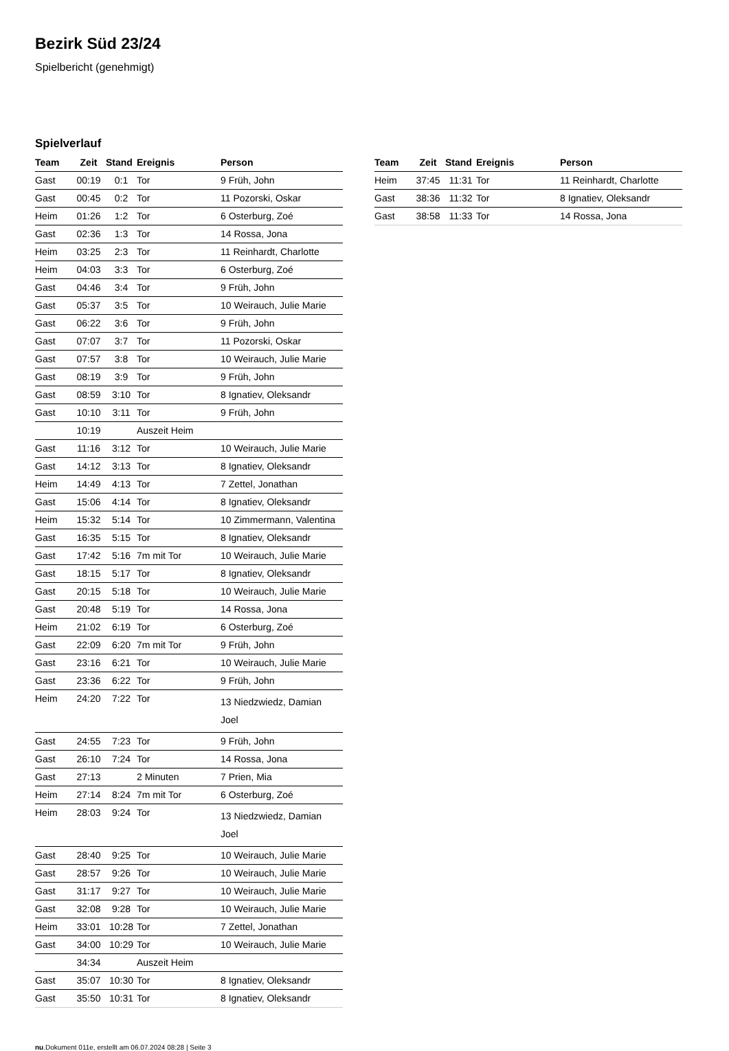Bezirk Süd 23/24
Spielbericht (genehmigt)
Spielverlauf
| Team | Zeit | Stand | Ereignis | Person |
| --- | --- | --- | --- | --- |
| Gast | 00:19 | 0:1 | Tor | 9 Früh, John |
| Gast | 00:45 | 0:2 | Tor | 11 Pozorski, Oskar |
| Heim | 01:26 | 1:2 | Tor | 6 Osterburg, Zoé |
| Gast | 02:36 | 1:3 | Tor | 14 Rossa, Jona |
| Heim | 03:25 | 2:3 | Tor | 11 Reinhardt, Charlotte |
| Heim | 04:03 | 3:3 | Tor | 6 Osterburg, Zoé |
| Gast | 04:46 | 3:4 | Tor | 9 Früh, John |
| Gast | 05:37 | 3:5 | Tor | 10 Weirauch, Julie Marie |
| Gast | 06:22 | 3:6 | Tor | 9 Früh, John |
| Gast | 07:07 | 3:7 | Tor | 11 Pozorski, Oskar |
| Gast | 07:57 | 3:8 | Tor | 10 Weirauch, Julie Marie |
| Gast | 08:19 | 3:9 | Tor | 9 Früh, John |
| Gast | 08:59 | 3:10 | Tor | 8 Ignatiev, Oleksandr |
| Gast | 10:10 | 3:11 | Tor | 9 Früh, John |
| | 10:19 | | Auszeit Heim | |
| Gast | 11:16 | 3:12 | Tor | 10 Weirauch, Julie Marie |
| Gast | 14:12 | 3:13 | Tor | 8 Ignatiev, Oleksandr |
| Heim | 14:49 | 4:13 | Tor | 7 Zettel, Jonathan |
| Gast | 15:06 | 4:14 | Tor | 8 Ignatiev, Oleksandr |
| Heim | 15:32 | 5:14 | Tor | 10 Zimmermann, Valentina |
| Gast | 16:35 | 5:15 | Tor | 8 Ignatiev, Oleksandr |
| Gast | 17:42 | 5:16 | 7m mit Tor | 10 Weirauch, Julie Marie |
| Gast | 18:15 | 5:17 | Tor | 8 Ignatiev, Oleksandr |
| Gast | 20:15 | 5:18 | Tor | 10 Weirauch, Julie Marie |
| Gast | 20:48 | 5:19 | Tor | 14 Rossa, Jona |
| Heim | 21:02 | 6:19 | Tor | 6 Osterburg, Zoé |
| Gast | 22:09 | 6:20 | 7m mit Tor | 9 Früh, John |
| Gast | 23:16 | 6:21 | Tor | 10 Weirauch, Julie Marie |
| Gast | 23:36 | 6:22 | Tor | 9 Früh, John |
| Heim | 24:20 | 7:22 | Tor | 13 Niedzwiedz, Damian Joel |
| Gast | 24:55 | 7:23 | Tor | 9 Früh, John |
| Gast | 26:10 | 7:24 | Tor | 14 Rossa, Jona |
| Gast | 27:13 | | 2 Minuten | 7 Prien, Mia |
| Heim | 27:14 | 8:24 | 7m mit Tor | 6 Osterburg, Zoé |
| Heim | 28:03 | 9:24 | Tor | 13 Niedzwiedz, Damian Joel |
| Gast | 28:40 | 9:25 | Tor | 10 Weirauch, Julie Marie |
| Gast | 28:57 | 9:26 | Tor | 10 Weirauch, Julie Marie |
| Gast | 31:17 | 9:27 | Tor | 10 Weirauch, Julie Marie |
| Gast | 32:08 | 9:28 | Tor | 10 Weirauch, Julie Marie |
| Heim | 33:01 | 10:28 | Tor | 7 Zettel, Jonathan |
| Gast | 34:00 | 10:29 | Tor | 10 Weirauch, Julie Marie |
| | 34:34 | | Auszeit Heim | |
| Gast | 35:07 | 10:30 | Tor | 8 Ignatiev, Oleksandr |
| Gast | 35:50 | 10:31 | Tor | 8 Ignatiev, Oleksandr |
| Team | Zeit | Stand | Ereignis | Person |
| --- | --- | --- | --- | --- |
| Heim | 37:45 | 11:31 | Tor | 11 Reinhardt, Charlotte |
| Gast | 38:36 | 11:32 | Tor | 8 Ignatiev, Oleksandr |
| Gast | 38:58 | 11:33 | Tor | 14 Rossa, Jona |
nu.Dokument 011e, erstellt am 06.07.2024 08:28 | Seite 3